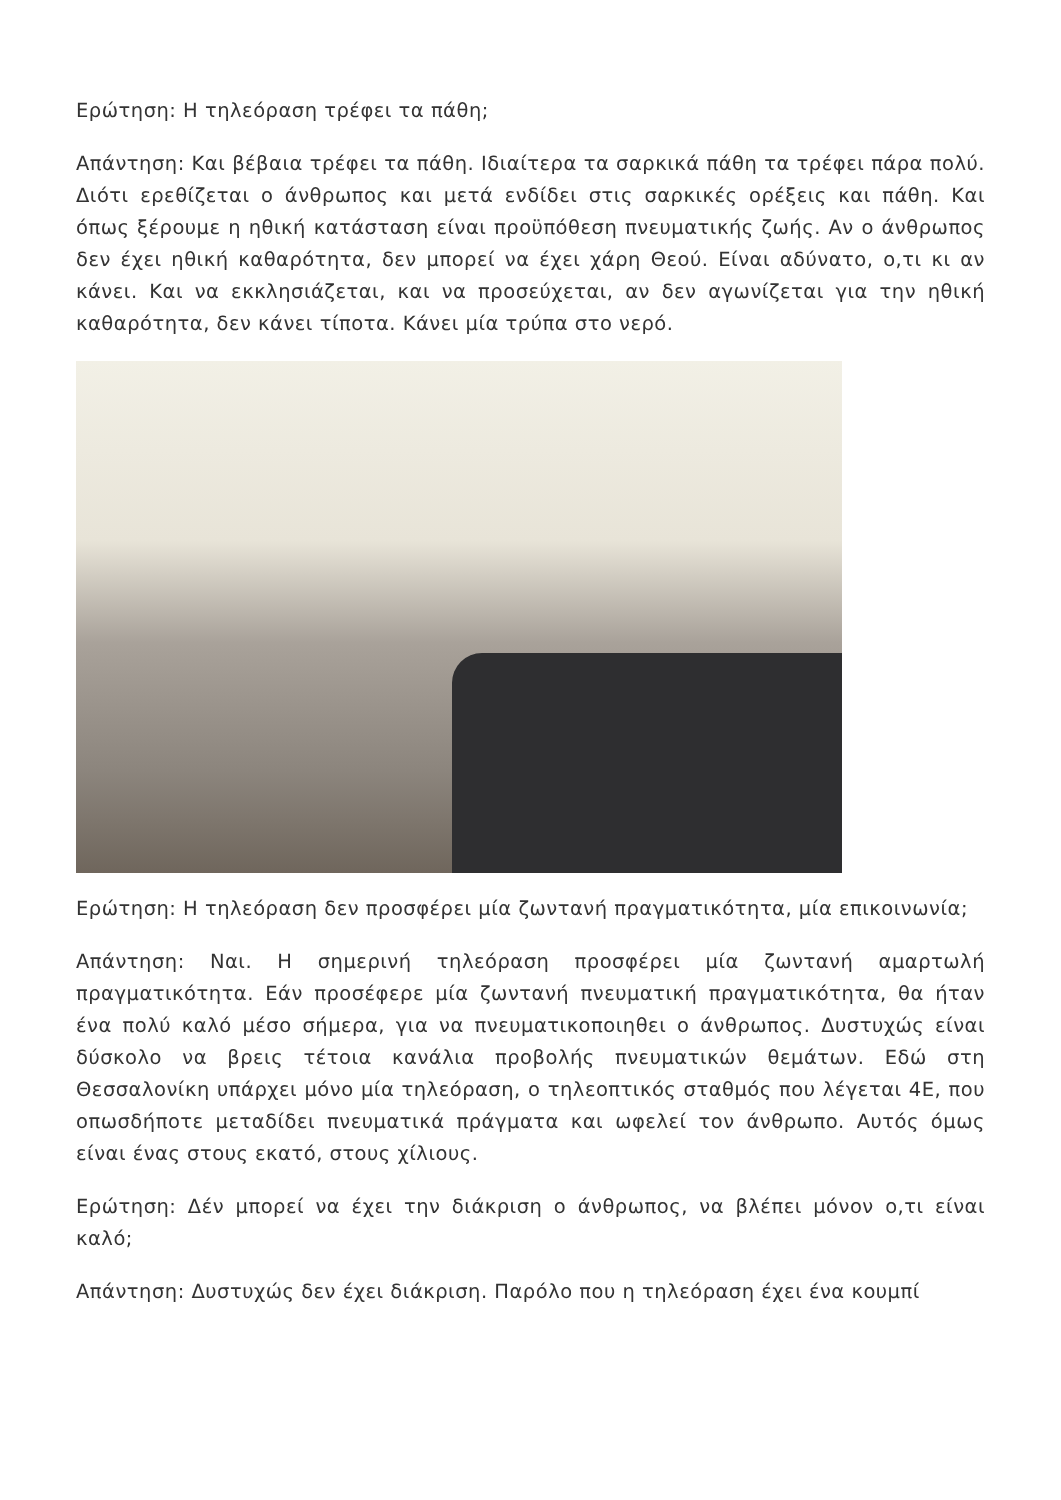Ερώτηση: Η τηλεόραση τρέφει τα πάθη;
Απάντηση: Και βέβαια τρέφει τα πάθη. Ιδιαίτερα τα σαρκικά πάθη τα τρέφει πάρα πολύ. Διότι ερεθίζεται ο άνθρωπος και μετά ενδίδει στις σαρκικές ορέξεις και πάθη. Και όπως ξέρουμε η ηθική κατάσταση είναι προϋπόθεση πνευματικής ζωής. Αν ο άνθρωπος δεν έχει ηθική καθαρότητα, δεν μπορεί να έχει χάρη Θεού. Είναι αδύνατο, ο,τι κι αν κάνει. Και να εκκλησιάζεται, και να προσεύχεται, αν δεν αγωνίζεται για την ηθική καθαρότητα, δεν κάνει τίποτα. Κάνει μία τρύπα στο νερό.
Ερώτηση: Η τηλεόραση δεν προσφέρει μία ζωντανή πραγματικότητα, μία επικοινωνία;
Απάντηση: Ναι. Η σημερινή τηλεόραση προσφέρει μία ζωντανή αμαρτωλή πραγματικότητα. Εάν προσέφερε μία ζωντανή πνευματική πραγματικότητα, θα ήταν ένα πολύ καλό μέσο σήμερα, για να πνευματικοποιηθει ο άνθρωπος. Δυστυχώς είναι δύσκολο να βρεις τέτοια κανάλια προβολής πνευματικών θεμάτων. Εδώ στη Θεσσαλονίκη υπάρχει μόνο μία τηλεόραση, ο τηλεοπτικός σταθμός που λέγεται 4Ε, που οπωσδήποτε μεταδίδει πνευματικά πράγματα και ωφελεί τον άνθρωπο. Αυτός όμως είναι ένας στους εκατό, στους χίλιους.
Ερώτηση: Δέν μπορεί να έχει την διάκριση ο άνθρωπος, να βλέπει μόνον ο,τι είναι καλό;
Απάντηση: Δυστυχώς δεν έχει διάκριση. Παρόλο που η τηλεόραση έχει ένα κουμπί